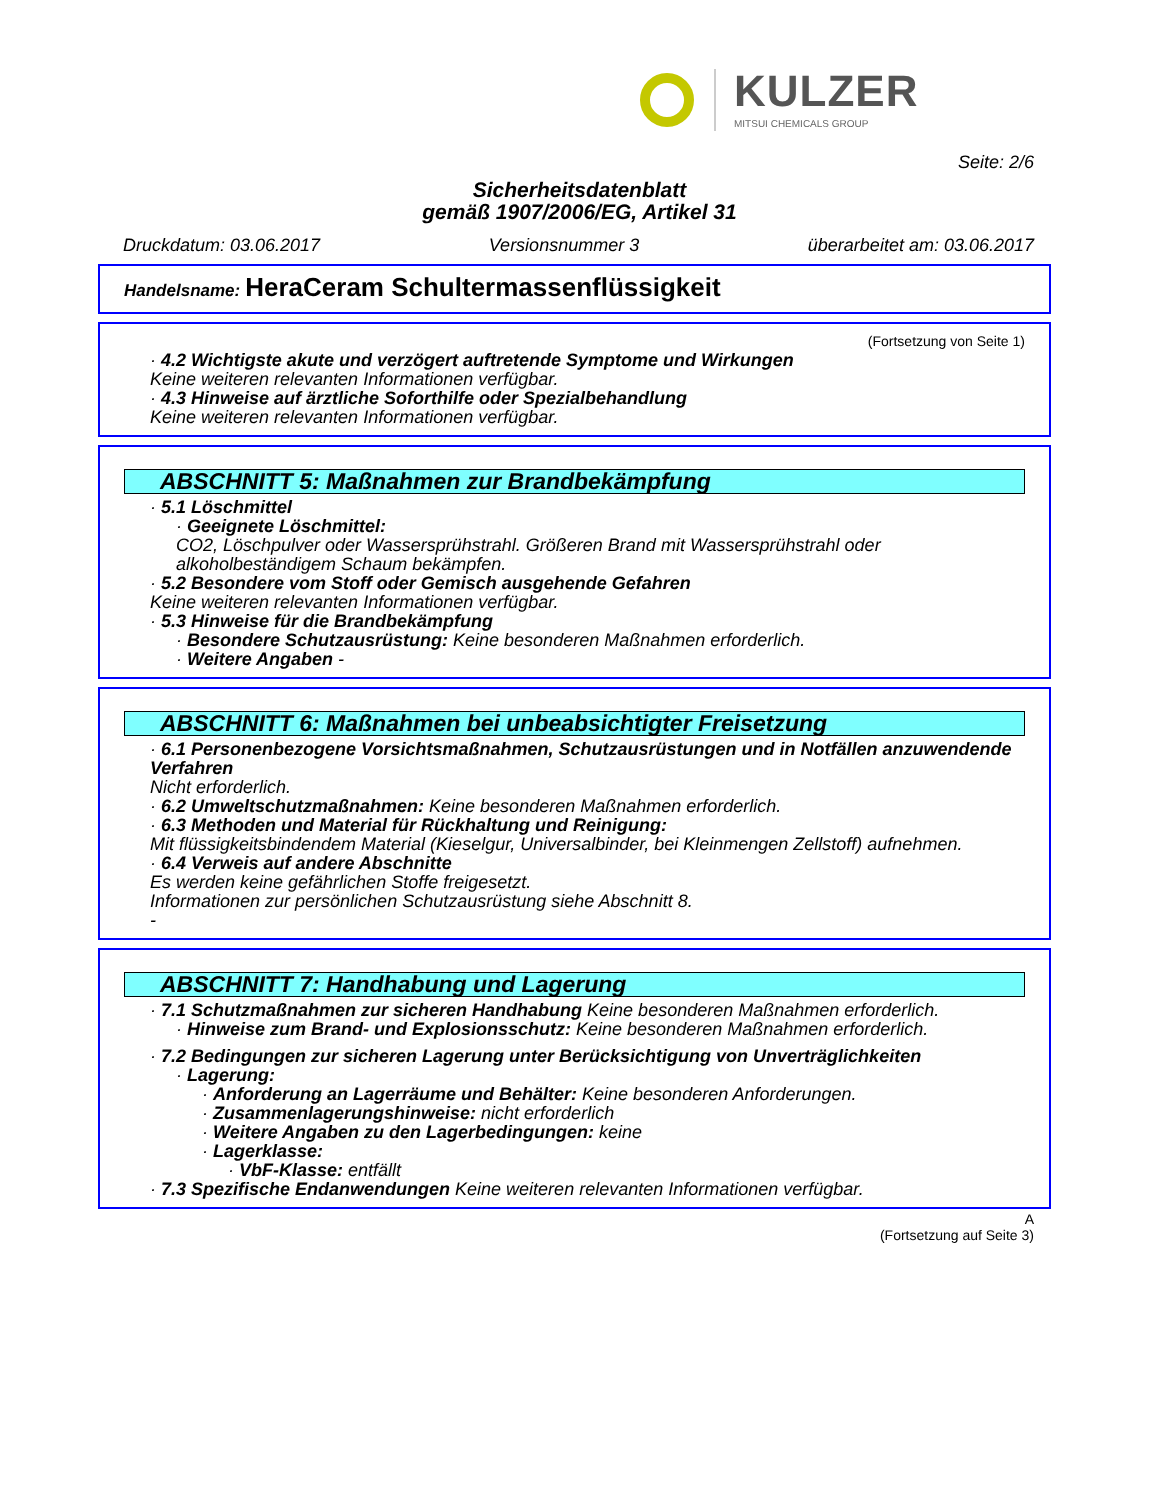KULZER
MITSUI CHEMICALS GROUP
Seite: 2/6
Sicherheitsdatenblatt
gemäß 1907/2006/EG, Artikel 31
Druckdatum: 03.06.2017 Versionsnummer 3 überarbeitet am: 03.06.2017
Handelsname: HeraCeram Schultermassenflüssigkeit
(Fortsetzung von Seite 1)
· 4.2 Wichtigste akute und verzögert auftretende Symptome und Wirkungen
Keine weiteren relevanten Informationen verfügbar.
· 4.3 Hinweise auf ärztliche Soforthilfe oder Spezialbehandlung
Keine weiteren relevanten Informationen verfügbar.
ABSCHNITT 5: Maßnahmen zur Brandbekämpfung
· 5.1 Löschmittel
· Geeignete Löschmittel:
CO2, Löschpulver oder Wassersprühstrahl. Größeren Brand mit Wassersprühstrahl oder alkoholbeständigem Schaum bekämpfen.
· 5.2 Besondere vom Stoff oder Gemisch ausgehende Gefahren
Keine weiteren relevanten Informationen verfügbar.
· 5.3 Hinweise für die Brandbekämpfung
· Besondere Schutzausrüstung: Keine besonderen Maßnahmen erforderlich.
· Weitere Angaben -
ABSCHNITT 6: Maßnahmen bei unbeabsichtigter Freisetzung
· 6.1 Personenbezogene Vorsichtsmaßnahmen, Schutzausrüstungen und in Notfällen anzuwendende Verfahren
Nicht erforderlich.
· 6.2 Umweltschutzmaßnahmen: Keine besonderen Maßnahmen erforderlich.
· 6.3 Methoden und Material für Rückhaltung und Reinigung:
Mit flüssigkeitsbindendem Material (Kieselgur, Universalbinder, bei Kleinmengen Zellstoff) aufnehmen.
· 6.4 Verweis auf andere Abschnitte
Es werden keine gefährlichen Stoffe freigesetzt.
Informationen zur persönlichen Schutzausrüstung siehe Abschnitt 8.
-
ABSCHNITT 7: Handhabung und Lagerung
· 7.1 Schutzmaßnahmen zur sicheren Handhabung Keine besonderen Maßnahmen erforderlich.
· Hinweise zum Brand- und Explosionsschutz: Keine besonderen Maßnahmen erforderlich.
· 7.2 Bedingungen zur sicheren Lagerung unter Berücksichtigung von Unverträglichkeiten
· Lagerung:
· Anforderung an Lagerräume und Behälter: Keine besonderen Anforderungen.
· Zusammenlagerungshinweise: nicht erforderlich
· Weitere Angaben zu den Lagerbedingungen: keine
· Lagerklasse:
· VbF-Klasse: entfällt
· 7.3 Spezifische Endanwendungen Keine weiteren relevanten Informationen verfügbar.
A
(Fortsetzung auf Seite 3)